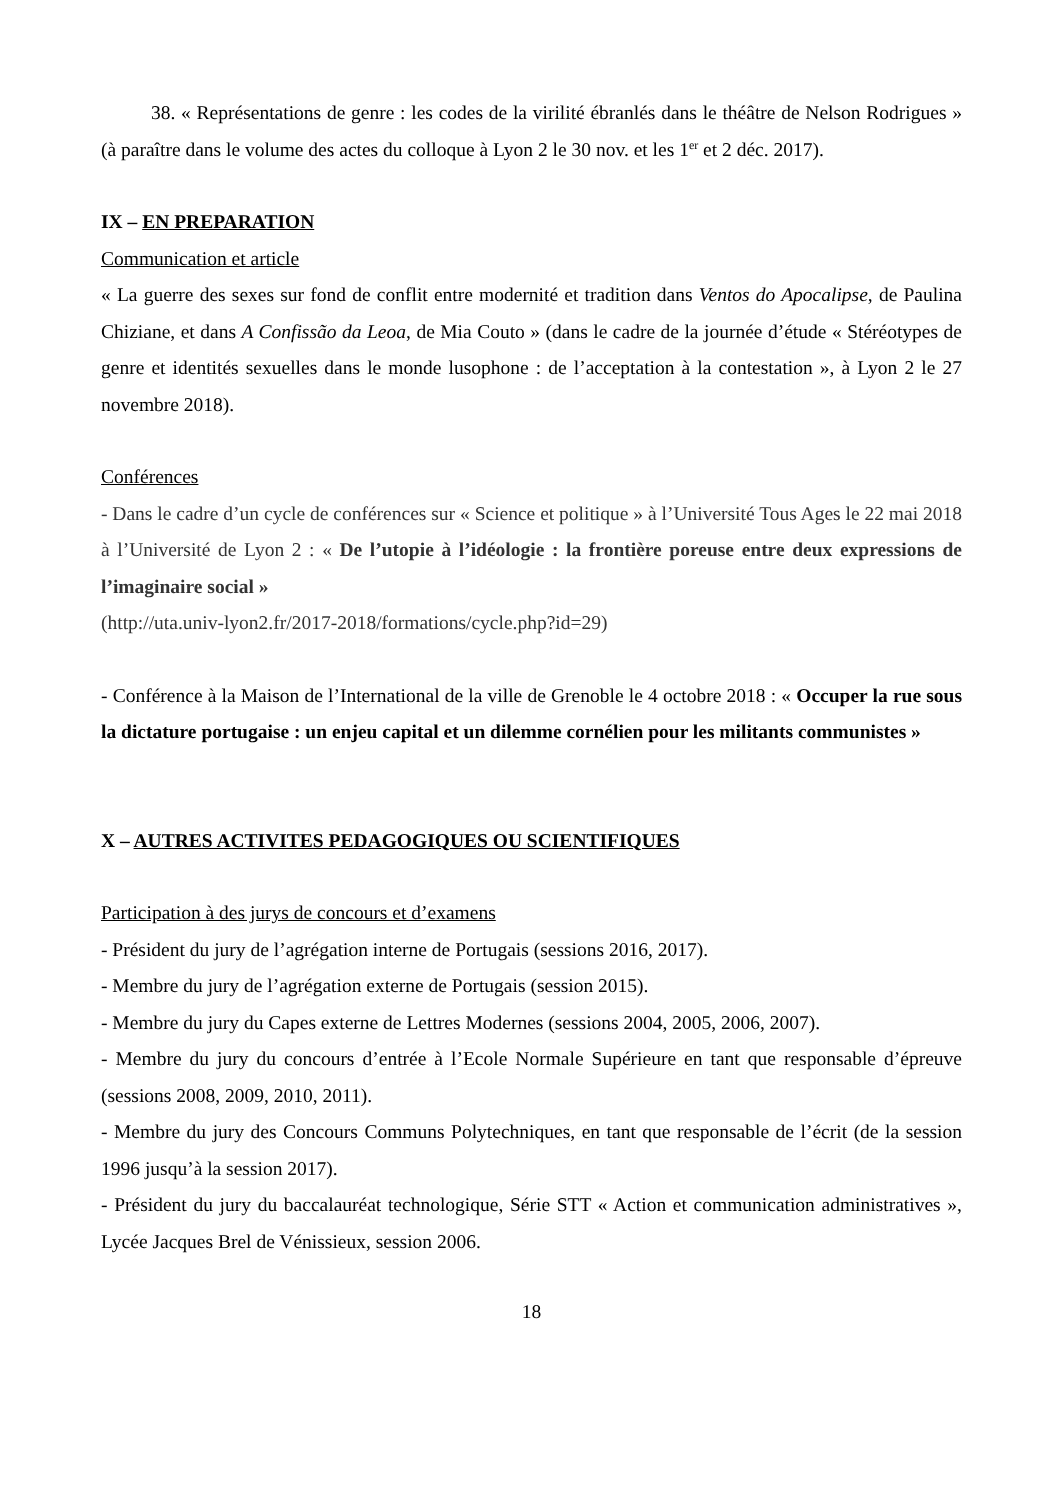38. « Représentations de genre : les codes de la virilité ébranlés dans le théâtre de Nelson Rodrigues » (à paraître dans le volume des actes du colloque à Lyon 2 le 30 nov. et les 1<sup>er</sup> et 2 déc. 2017).
IX – EN PREPARATION
Communication et article
« La guerre des sexes sur fond de conflit entre modernité et tradition dans Ventos do Apocalipse, de Paulina Chiziane, et dans A Confissão da Leoa, de Mia Couto » (dans le cadre de la journée d’étude « Stéréotypes de genre et identités sexuelles dans le monde lusophone : de l’acceptation à la contestation », à Lyon 2 le 27 novembre 2018).
Conférences
- Dans le cadre d’un cycle de conférences sur « Science et politique » à l’Université Tous Ages le 22 mai 2018 à l’Université de Lyon 2 : « De l’utopie à l’idéologie : la frontière poreuse entre deux expressions de l’imaginaire social »
(http://uta.univ-lyon2.fr/2017-2018/formations/cycle.php?id=29)
- Conférence à la Maison de l’International de la ville de Grenoble le 4 octobre 2018 : « Occuper la rue sous la dictature portugaise : un enjeu capital et un dilemme cornélien pour les militants communistes »
X – AUTRES ACTIVITES PEDAGOGIQUES OU SCIENTIFIQUES
Participation à des jurys de concours et d’examens
- Président du jury de l’agrégation interne de Portugais (sessions 2016, 2017).
- Membre du jury de l’agrégation externe de Portugais (session 2015).
- Membre du jury du Capes externe de Lettres Modernes (sessions 2004, 2005, 2006, 2007).
- Membre du jury du concours d’entrée à l’Ecole Normale Supérieure en tant que responsable d’épreuve (sessions 2008, 2009, 2010, 2011).
- Membre du jury des Concours Communs Polytechniques, en tant que responsable de l’écrit (de la session 1996 jusqu’à la session 2017).
- Président du jury du baccalauréat technologique, Série STT « Action et communication administratives », Lycée Jacques Brel de Vénissieux, session 2006.
18